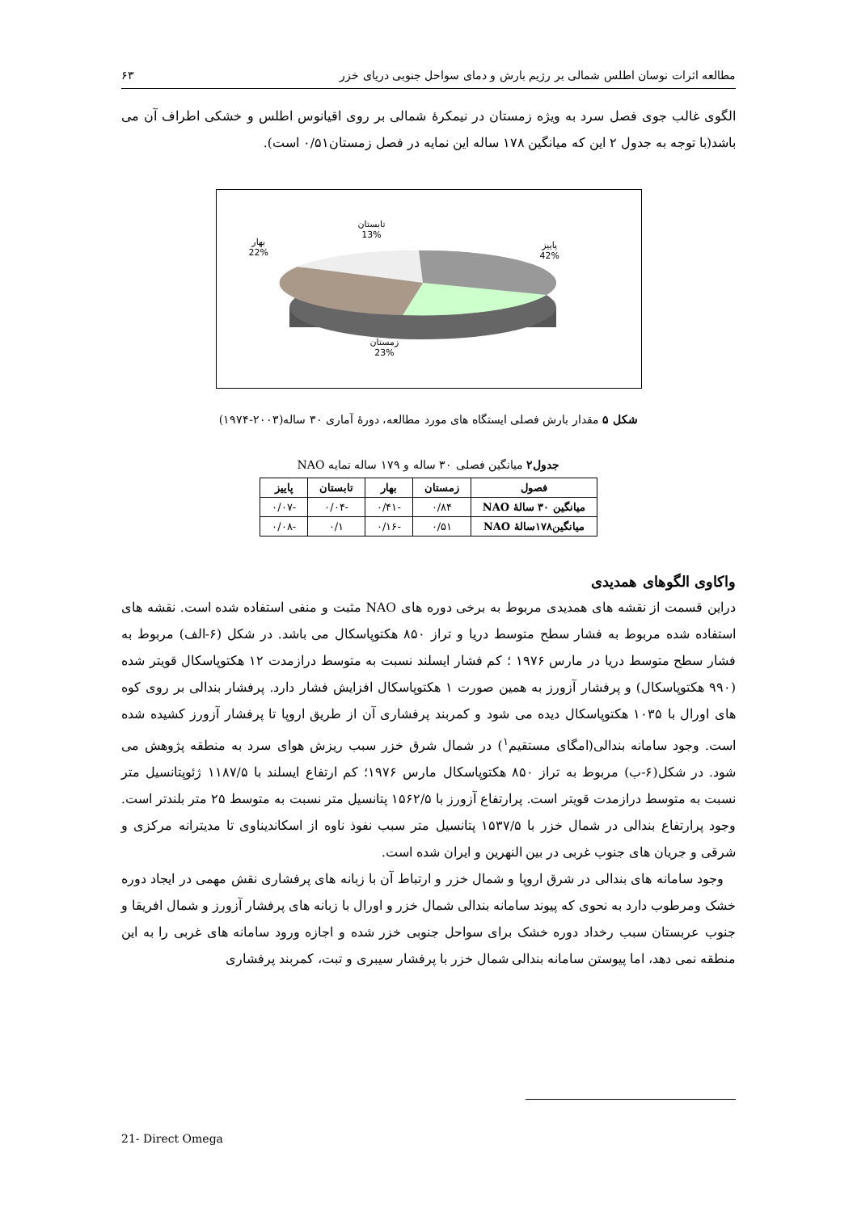مطالعه اثرات نوسان اطلس شمالی بر رژیم بارش و دمای سواحل جنوبی دریای خزر ۶۳
الگوی غالب جوی فصل سرد به ویژه زمستان در نیمکرهٔ شمالی بر روی اقیانوس اطلس و خشکی اطراف آن می باشد(با توجه به جدول ۲ این که میانگین ۱۷۸ ساله این نمایه در فصل زمستان۰/۵۱ است).
تابستان
13%
بهار
22%
پاییز
42%
زمستان
23%
شکل ۵ مقدار بارش فصلی ایستگاه های مورد مطالعه، دورهٔ آماری ۳۰ ساله(۲۰۰۳-۱۹۷۴)
جدول۲ میانگین فصلی ۳۰ ساله و ۱۷۹ ساله نمایه NAO
| فصول | زمستان | بهار | تابستان | پاییز |
| --- | --- | --- | --- | --- |
| میانگین ۳۰ سالهٔ NAO | ۰/۸۴ | -۰/۴۱ | -۰/۰۴ | -۰/۰۷ |
| میانگین۱۷۸سالهٔ NAO | ۰/۵۱ | -۰/۱۶ | ۰/۱ | -۰/۰۸ |
واکاوی الگوهای همدیدی
دراین قسمت از نقشه های همدیدی مربوط به برخی دوره های NAO مثبت و منفی استفاده شده است. نقشه های استفاده شده مربوط به فشار سطح متوسط دریا و تراز ۸۵۰ هکتوپاسکال می باشد. در شکل (۶-الف) مربوط به فشار سطح متوسط دریا در مارس ۱۹۷۶ ؛ کم فشار ایسلند نسبت به متوسط درازمدت ۱۲ هکتوپاسکال قویتر شده (۹۹۰ هکتوپاسکال) و پرفشار آزورز به همین صورت ۱ هکتوپاسکال افزایش فشار دارد. پرفشار بندالی بر روی کوه های اورال با ۱۰۳۵ هکتوپاسکال دیده می شود و کمربند پرفشاری آن از طریق اروپا تا پرفشار آزورز کشیده شده است. وجود سامانه بندالی(امگای مستقیم<sup>۱</sup>) در شمال شرق خزر سبب ریزش هوای سرد به منطقه پژوهش می شود. در شکل(۶-ب) مربوط به تراز ۸۵۰ هکتوپاسکال مارس ۱۹۷۶؛ کم ارتفاع ایسلند با ۱۱۸۷/۵ ژئوپتانسیل متر نسبت به متوسط درازمدت قویتر است. پرارتفاع آزورز با ۱۵۶۲/۵ پتانسیل متر نسبت به متوسط ۲۵ متر بلندتر است. وجود پرارتفاع بندالی در شمال خزر با ۱۵۳۷/۵ پتانسیل متر سبب نفوذ ناوه از اسکاندیناوی تا مدیترانه مرکزی و شرقی و جریان های جنوب غربی در بین النهرین و ایران شده است.
وجود سامانه های بندالی در شرق اروپا و شمال خزر و ارتباط آن با زبانه های پرفشاری نقش مهمی در ایجاد دوره خشک ومرطوب دارد به نحوی که پیوند سامانه بندالی شمال خزر و اورال با زبانه های پرفشار آزورز و شمال افریقا و جنوب عربستان سبب رخداد دوره خشک برای سواحل جنوبی خزر شده و اجازه ورود سامانه های غربی را به این منطقه نمی دهد، اما پیوستن سامانه بندالی شمال خزر با پرفشار سیبری و تبت، کمربند پرفشاری
21- Direct Omega